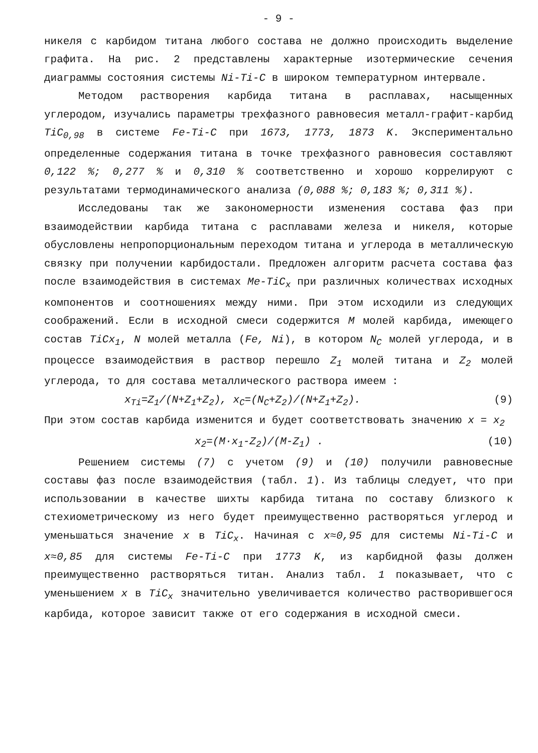- 9 -
никеля с карбидом титана любого состава не должно происходить выделение графита. На рис. 2 представлены характерные изотермические сечения диаграммы состояния системы Ni-Ti-C в широком температурном интервале.
Методом растворения карбида титана в расплавах, насыщенных углеродом, изучались параметры трехфазного равновесия металл-графит-карбид TiC<sub>0,98</sub> в системе Fe-Ti-C при 1673, 1773, 1873 K. Экспериментально определенные содержания титана в точке трехфазного равновесия составляют 0,122 %; 0,277 % и 0,310 % соответственно и хорошо коррелируют с результатами термодинамического анализа (0,088 %; 0,183 %; 0,311 %).
Исследованы так же закономерности изменения состава фаз при взаимодействии карбида титана с расплавами железа и никеля, которые обусловлены непропорциональным переходом титана и углерода в металлическую связку при получении карбидостали. Предложен алгоритм расчета состава фаз после взаимодействия в системах Me-TiC<sub>x</sub> при различных количествах исходных компонентов и соотношениях между ними. При этом исходили из следующих соображений. Если в исходной смеси содержится M молей карбида, имеющего состав TiCx<sub>1</sub>, N молей металла (Fe, Ni), в котором N<sub>C</sub> молей углерода, и в процессе взаимодействия в раствор перешло Z<sub>1</sub> молей титана и Z<sub>2</sub> молей углерода, то для состава металлического раствора имеем :
x<sub>Ti</sub>=Z<sub>1</sub>/(N+Z<sub>1</sub>+Z<sub>2</sub>), x<sub>C</sub>=(N<sub>C</sub>+Z<sub>2</sub>)/(N+Z<sub>1</sub>+Z<sub>2</sub>). (9)
При этом состав карбида изменится и будет соответствовать значению x = x<sub>2</sub>
x<sub>2</sub>=(M·x<sub>1</sub>-Z<sub>2</sub>)/(M-Z<sub>1</sub>) . (10)
Решением системы (7) с учетом (9) и (10) получили равновесные составы фаз после взаимодействия (табл. 1). Из таблицы следует, что при использовании в качестве шихты карбида титана по составу близкого к стехиометрическому из него будет преимущественно растворяться углерод и уменьшаться значение x в TiC<sub>x</sub>. Начиная с x≈0,95 для системы Ni-Ti-C и x≈0,85 для системы Fe-Ti-C при 1773 K, из карбидной фазы должен преимущественно растворяться титан. Анализ табл. 1 показывает, что с уменьшением x в TiC<sub>x</sub> значительно увеличивается количество растворившегося карбида, которое зависит также от его содержания в исходной смеси.